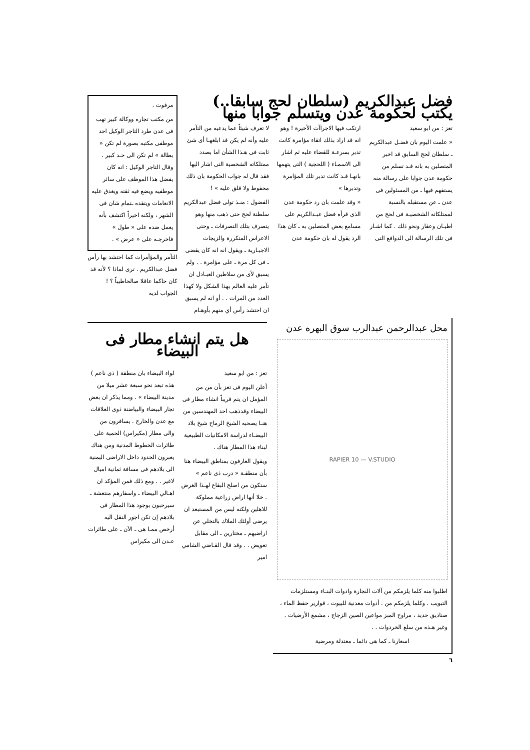فضل عبدالكريم (سلطان لحج سابقا..) يكتب لحكومة عدن ويتسلم جوابا منها
تعز : من ابو سعيد
« علمت اليوم بان فضـل عبدالكريم ـ سلطان لحج السابق قد اخبر المتصلين به بانه قـد تسلم من حكومة عدن جوابا على رسالة منه يستفهم فيها ـ من المسئولين فى عدن ـ عن مستقبله بالنسبة لممتلكاته الشخصيـة فى لحج من اطيـان وعقار ونحو ذلك . كما اشـار فى تلك الرسالة الى الدوافع التى
ارتكب فيها الاجراآت الأخيرة ! وهو انه قد اراد بذلك اتقاء مؤامرة كانت تدبر بسرعـة للقضاء عليه ثم اشار الى الاسمـاء ( اللحجية ) التى يتهمها بانهـا قـد كانت تدبر تلك المؤامرة وتدبرها »
« وقد علمت بان رد حكومة عدن الذى قرأه فضل عبـدالكريم على مسامع بعض المتصلين به ـ كان هذا الرد يقول له بان حكومة عدن
لا تعرف شيئاً عما يدعيه من التآمر عليه وأنه لم يكن قد ابلغهـا أى شئ ثابت فى هـذا الشأن اما بصدد ممتلكاته الشخصية التى اشار اليها فقد قال له جواب الحكومة بان ذلك محفوظ ولا قلق عليه » !
الفضول : منـذ تولى فضل عبدالكريم سلطنة لحج حتى ذهب منها وهو يتصرف بتلك التصرفات ـ وحتى الاعراس المتكررة والزيجات الاجبـارية ـ ويقول انه انه كان يقضى ـ فى كل مرة ـ على مؤامرة . . ولم يسبق لأى من سلاطين العبـادل ان تآمر عليه العالم بهذا الشكل ولا كهذا العدد من المرات . . أو انه لم يسبق ان احتشد رأس أي منهم بأوهـام
مرفوت .
من مكتب تجاره ووكالة كبير تهب فى عدن طرد التاجر الوكيل احد موظفى مكتبه بصورة لم تكن « بطالة » لم تكن الى حـد كبير . وقال التاجر الوكيل : انه كان يفضل هذا الموظف على سائر موظفيه ويضع فيه ثقته ويغدق عليه الانعامات ويتقده ـتمام شان فى الشهر ، ولكنه اخيراً اكتشف بأنه يعمل ضده على « طول » فاخرجـه على « عرض » .
التآمر والمؤآمرات كما احتشد بها رأس فضل عبدالكريم . ترى لماذا ؟ لأنه قد كان حاكما عاقلا صالحاطيباً ؟ ! الجواب لديه
محل عبدالرحمن عبدالرب سوق البهره عدن
RAPIER 10 — V.STUDIO
اطلبوا منه كلما يلزمكم من آلات النجارة وادوات البنـاء ومستلزمات التبويب . وكلما يلزمكم من . أدوات معدنية للبيوت ، قوارير حفظ الماء ، صناديق حديد ، مراوح المبز مواعين الصين الزجاج ، مشمع الأرضيات . وغير هـذه من سلع الخردوات . .
اسعارنا ـ كما هى دائما ـ معتدلة ومرضية
هل يتم انشاء مطار فى البيضاء
تعز : من ابو سعيد
أعلن اليوم فى تعز بأن من من المؤمل ان يتم قريباً انشاء مطار فى البيضاء وقدذهب احد المهندسين من هنـا يصحبه الشيخ الرماح شيخ بلاد البيضـاء لدراسة الامكانيات الطبيعية لبناء هذا المطار هناك .
ويقول العارفون بمناطق البيضاء هنا بأن منطقـة « درب ذى ناعم » ستكون من اصلح البقاع لهـذا الغرض . خلا أنها اراض زراعية مملوكة للاهلين ولكنه ليس من المستبعد ان يرضى أولئك الملاك بالتخلي عن اراضيهم ـ مختارين ـ الى مقابل تعويض . . وقد قال القـاضي الشامي امير
لواء البيضاء بان منطقة ( ذى ناعم ) هذه تبعد نحو سبعة عشر ميلا من مدينة البيضاء » . ومما يذكر ان بعض تجار البيضاء والبياضنة ذوى العلاقات مع عدن والخارج . يسافرون من والى مطار (مكيراس) الحمية على طائرات الخطوط المدنية ومن هناك يعبرون الحدود داخل الاراضى اليمنية الى بلادهم فى مسافة ثمانية اميال لاغير . . ومع ذلك فمن المؤكد ان اهـالي البيضاء ـ واسفارهم منتعشة ـ سيرحبون بوجود هذا المطار فى بلادهم إن تكن اجور النقل اليه أرخص ممـا هى ـ الآن ـ على طائرات عـدن الى مكيراس
٦